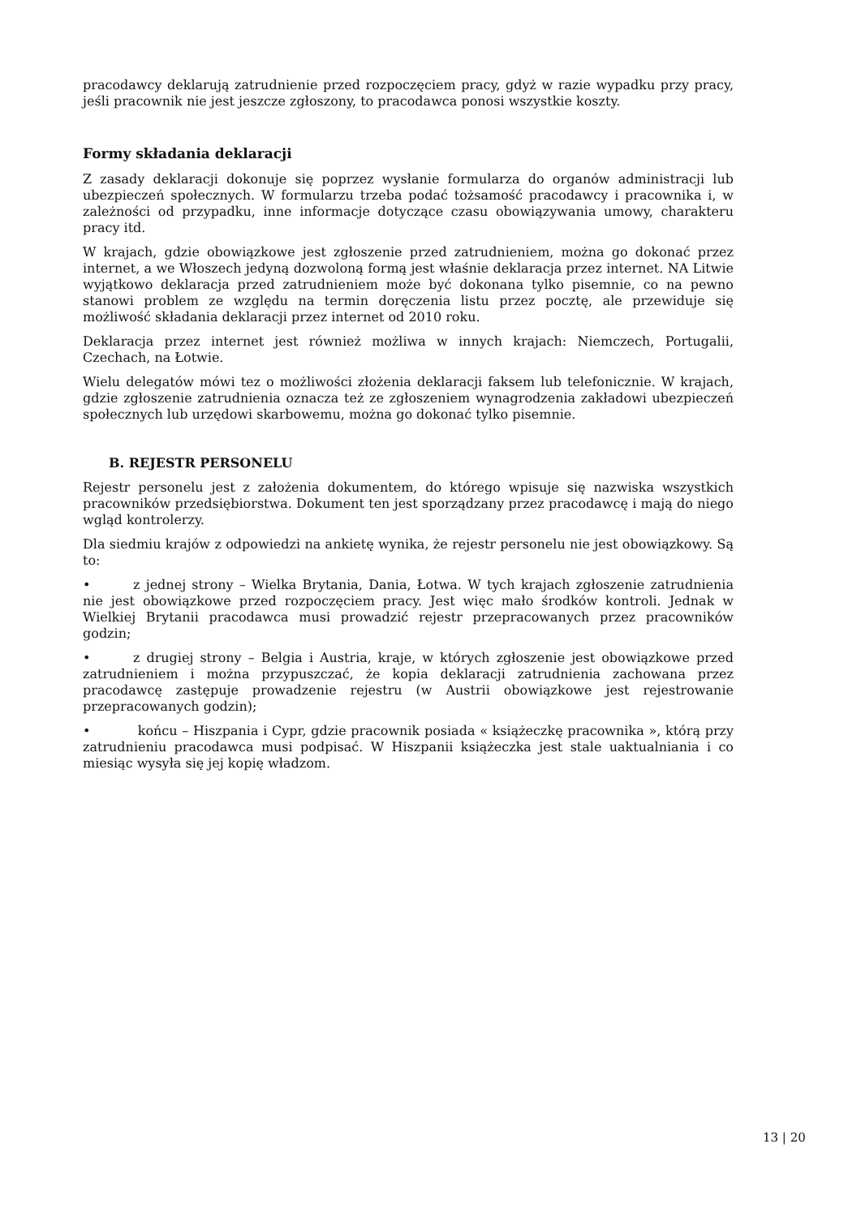pracodawcy deklarują zatrudnienie przed rozpoczęciem pracy, gdyż w razie wypadku przy pracy, jeśli pracownik nie jest jeszcze zgłoszony, to pracodawca ponosi wszystkie koszty.
Formy składania deklaracji
Z zasady deklaracji dokonuje się poprzez wysłanie formularza do organów administracji lub ubezpieczeń społecznych. W formularzu trzeba podać tożsamość pracodawcy i pracownika i, w zależności od przypadku, inne informacje dotyczące czasu obowiązywania umowy, charakteru pracy itd.
W krajach, gdzie obowiązkowe jest zgłoszenie przed zatrudnieniem, można go dokonać przez internet, a we Włoszech jedyną dozwoloną formą jest właśnie deklaracja przez internet. NA Litwie wyjątkowo deklaracja przed zatrudnieniem może być dokonana tylko pisemnie, co na pewno stanowi problem ze względu na termin doręczenia listu przez pocztę, ale przewiduje się możliwość składania deklaracji przez internet od 2010 roku.
Deklaracja przez internet jest również możliwa w innych krajach: Niemczech, Portugalii, Czechach, na Łotwie.
Wielu delegatów mówi tez o możliwości złożenia deklaracji faksem lub telefonicznie. W krajach, gdzie zgłoszenie zatrudnienia oznacza też ze zgłoszeniem wynagrodzenia zakładowi ubezpieczeń społecznych lub urzędowi skarbowemu, można go dokonać tylko pisemnie.
B. REJESTR PERSONELU
Rejestr personelu jest z założenia dokumentem, do którego wpisuje się nazwiska wszystkich pracowników przedsiębiorstwa. Dokument ten jest sporządzany przez pracodawcę i mają do niego wgląd kontrolerzy.
Dla siedmiu krajów z odpowiedzi na ankietę wynika, że rejestr personelu nie jest obowiązkowy. Są to:
• z jednej strony – Wielka Brytania, Dania, Łotwa. W tych krajach zgłoszenie zatrudnienia nie jest obowiązkowe przed rozpoczęciem pracy. Jest więc mało środków kontroli. Jednak w Wielkiej Brytanii pracodawca musi prowadzić rejestr przepracowanych przez pracowników godzin;
• z drugiej strony – Belgia i Austria, kraje, w których zgłoszenie jest obowiązkowe przed zatrudnieniem i można przypuszczać, że kopia deklaracji zatrudnienia zachowana przez pracodawcę zastępuje prowadzenie rejestru (w Austrii obowiązkowe jest rejestrowanie przepracowanych godzin);
• końcu – Hiszpania i Cypr, gdzie pracownik posiada « książeczkę pracownika », którą przy zatrudnieniu pracodawca musi podpisać. W Hiszpanii książeczka jest stale uaktualniania i co miesiąc wysyła się jej kopię władzom.
13 | 20